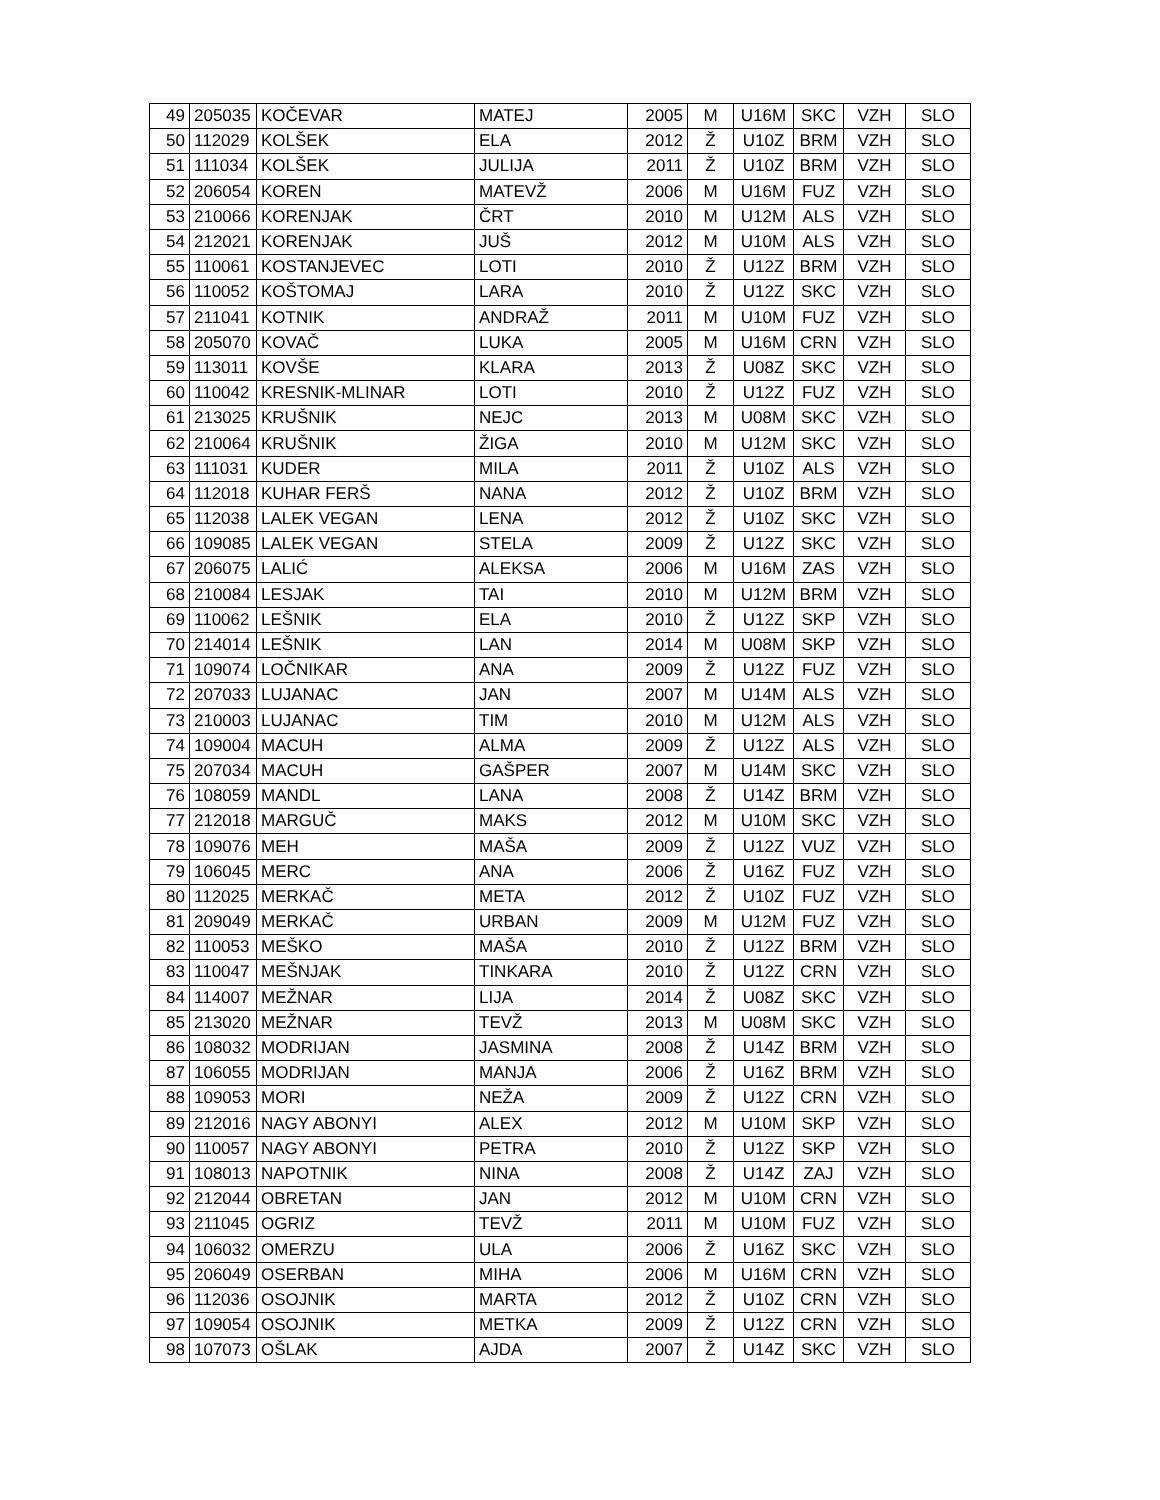| 49 | 205035 | KOČEVAR | MATEJ | 2005 | M | U16M | SKC | VZH | SLO |
| 50 | 112029 | KOLŠEK | ELA | 2012 | Ž | U10Z | BRM | VZH | SLO |
| 51 | 111034 | KOLŠEK | JULIJA | 2011 | Ž | U10Z | BRM | VZH | SLO |
| 52 | 206054 | KOREN | MATEVŽ | 2006 | M | U16M | FUZ | VZH | SLO |
| 53 | 210066 | KORENJAK | ČRT | 2010 | M | U12M | ALS | VZH | SLO |
| 54 | 212021 | KORENJAK | JUŠ | 2012 | M | U10M | ALS | VZH | SLO |
| 55 | 110061 | KOSTANJEVEC | LOTI | 2010 | Ž | U12Z | BRM | VZH | SLO |
| 56 | 110052 | KOŠTOMAJ | LARA | 2010 | Ž | U12Z | SKC | VZH | SLO |
| 57 | 211041 | KOTNIK | ANDRAŽ | 2011 | M | U10M | FUZ | VZH | SLO |
| 58 | 205070 | KOVAČ | LUKA | 2005 | M | U16M | CRN | VZH | SLO |
| 59 | 113011 | KOVŠE | KLARA | 2013 | Ž | U08Z | SKC | VZH | SLO |
| 60 | 110042 | KRESNIK-MLINAR | LOTI | 2010 | Ž | U12Z | FUZ | VZH | SLO |
| 61 | 213025 | KRUŠNIK | NEJC | 2013 | M | U08M | SKC | VZH | SLO |
| 62 | 210064 | KRUŠNIK | ŽIGA | 2010 | M | U12M | SKC | VZH | SLO |
| 63 | 111031 | KUDER | MILA | 2011 | Ž | U10Z | ALS | VZH | SLO |
| 64 | 112018 | KUHAR FERŠ | NANA | 2012 | Ž | U10Z | BRM | VZH | SLO |
| 65 | 112038 | LALEK VEGAN | LENA | 2012 | Ž | U10Z | SKC | VZH | SLO |
| 66 | 109085 | LALEK VEGAN | STELA | 2009 | Ž | U12Z | SKC | VZH | SLO |
| 67 | 206075 | LALIĆ | ALEKSA | 2006 | M | U16M | ZAS | VZH | SLO |
| 68 | 210084 | LESJAK | TAI | 2010 | M | U12M | BRM | VZH | SLO |
| 69 | 110062 | LEŠNIK | ELA | 2010 | Ž | U12Z | SKP | VZH | SLO |
| 70 | 214014 | LEŠNIK | LAN | 2014 | M | U08M | SKP | VZH | SLO |
| 71 | 109074 | LOČNIKAR | ANA | 2009 | Ž | U12Z | FUZ | VZH | SLO |
| 72 | 207033 | LUJANAC | JAN | 2007 | M | U14M | ALS | VZH | SLO |
| 73 | 210003 | LUJANAC | TIM | 2010 | M | U12M | ALS | VZH | SLO |
| 74 | 109004 | MACUH | ALMA | 2009 | Ž | U12Z | ALS | VZH | SLO |
| 75 | 207034 | MACUH | GAŠPER | 2007 | M | U14M | SKC | VZH | SLO |
| 76 | 108059 | MANDL | LANA | 2008 | Ž | U14Z | BRM | VZH | SLO |
| 77 | 212018 | MARGUČ | MAKS | 2012 | M | U10M | SKC | VZH | SLO |
| 78 | 109076 | MEH | MAŠA | 2009 | Ž | U12Z | VUZ | VZH | SLO |
| 79 | 106045 | MERC | ANA | 2006 | Ž | U16Z | FUZ | VZH | SLO |
| 80 | 112025 | MERKAČ | META | 2012 | Ž | U10Z | FUZ | VZH | SLO |
| 81 | 209049 | MERKAČ | URBAN | 2009 | M | U12M | FUZ | VZH | SLO |
| 82 | 110053 | MEŠKO | MAŠA | 2010 | Ž | U12Z | BRM | VZH | SLO |
| 83 | 110047 | MEŠNJAK | TINKARA | 2010 | Ž | U12Z | CRN | VZH | SLO |
| 84 | 114007 | MEŽNAR | LIJA | 2014 | Ž | U08Z | SKC | VZH | SLO |
| 85 | 213020 | MEŽNAR | TEVŽ | 2013 | M | U08M | SKC | VZH | SLO |
| 86 | 108032 | MODRIJAN | JASMINA | 2008 | Ž | U14Z | BRM | VZH | SLO |
| 87 | 106055 | MODRIJAN | MANJA | 2006 | Ž | U16Z | BRM | VZH | SLO |
| 88 | 109053 | MORI | NEŽA | 2009 | Ž | U12Z | CRN | VZH | SLO |
| 89 | 212016 | NAGY ABONYI | ALEX | 2012 | M | U10M | SKP | VZH | SLO |
| 90 | 110057 | NAGY ABONYI | PETRA | 2010 | Ž | U12Z | SKP | VZH | SLO |
| 91 | 108013 | NAPOTNIK | NINA | 2008 | Ž | U14Z | ZAJ | VZH | SLO |
| 92 | 212044 | OBRETAN | JAN | 2012 | M | U10M | CRN | VZH | SLO |
| 93 | 211045 | OGRIZ | TEVŽ | 2011 | M | U10M | FUZ | VZH | SLO |
| 94 | 106032 | OMERZU | ULA | 2006 | Ž | U16Z | SKC | VZH | SLO |
| 95 | 206049 | OSERBAN | MIHA | 2006 | M | U16M | CRN | VZH | SLO |
| 96 | 112036 | OSOJNIK | MARTA | 2012 | Ž | U10Z | CRN | VZH | SLO |
| 97 | 109054 | OSOJNIK | METKA | 2009 | Ž | U12Z | CRN | VZH | SLO |
| 98 | 107073 | OŠLAK | AJDA | 2007 | Ž | U14Z | SKC | VZH | SLO |